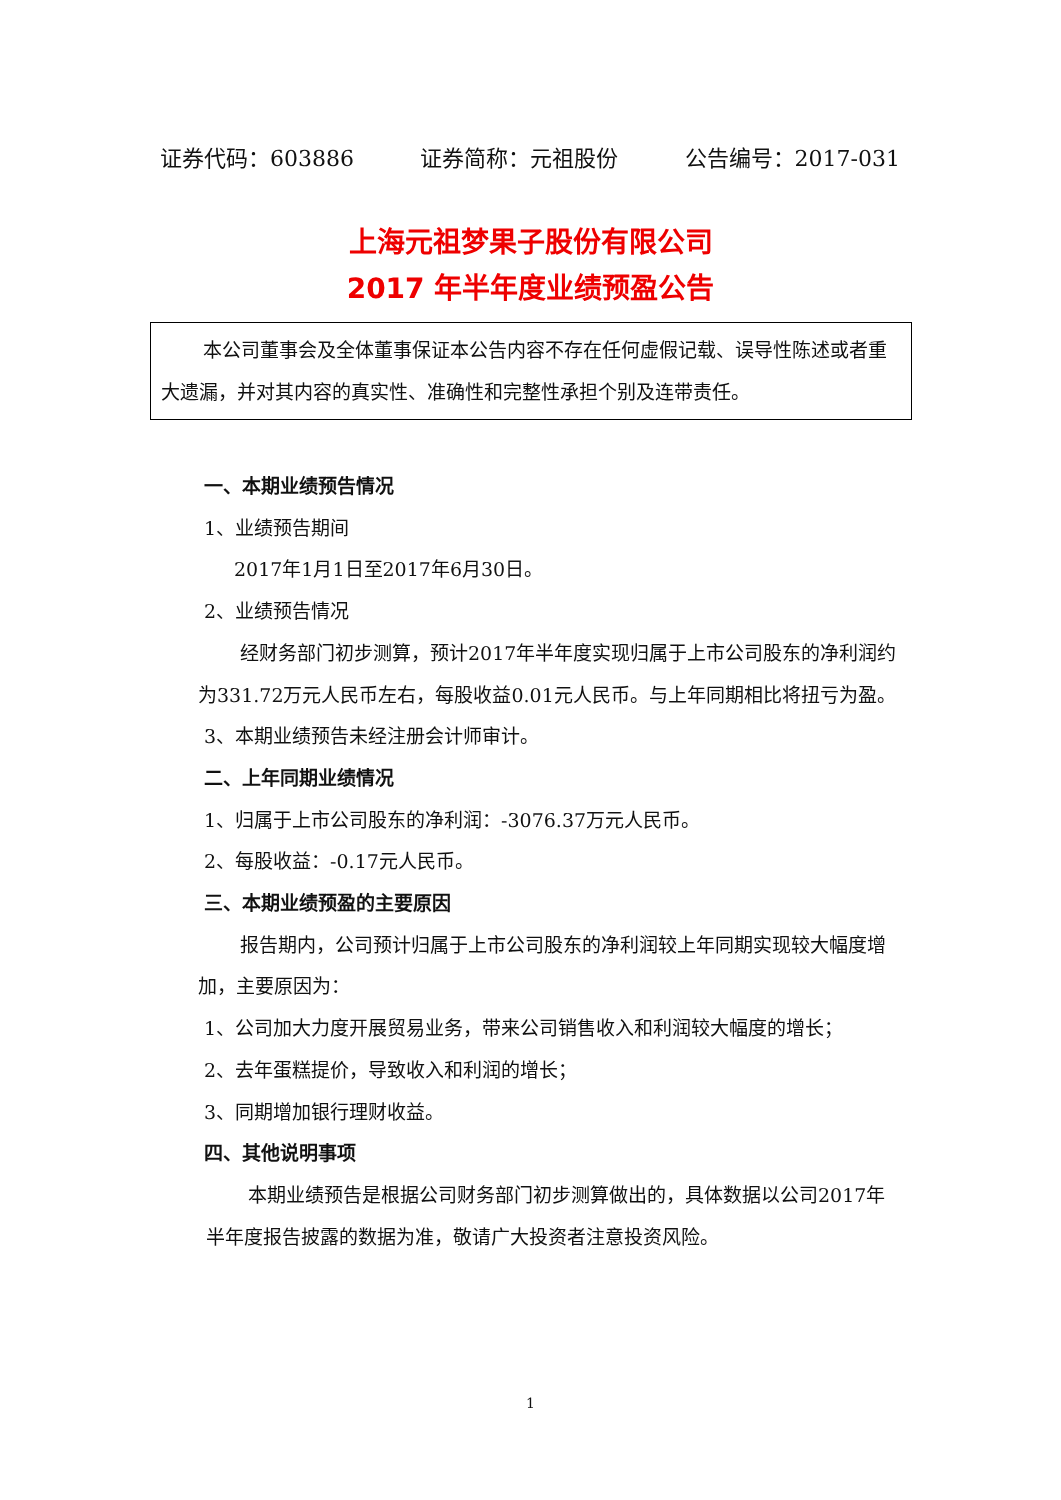证券代码：603886 证券简称：元祖股份 公告编号：2017-031
上海元祖梦果子股份有限公司
2017 年半年度业绩预盈公告
本公司董事会及全体董事保证本公告内容不存在任何虚假记载、误导性陈述或者重大遗漏，并对其内容的真实性、准确性和完整性承担个别及连带责任。
一、本期业绩预告情况
1、业绩预告期间
2017年1月1日至2017年6月30日。
2、业绩预告情况
经财务部门初步测算，预计2017年半年度实现归属于上市公司股东的净利润约为331.72万元人民币左右，每股收益0.01元人民币。与上年同期相比将扭亏为盈。
3、本期业绩预告未经注册会计师审计。
二、上年同期业绩情况
1、归属于上市公司股东的净利润：-3076.37万元人民币。
2、每股收益：-0.17元人民币。
三、本期业绩预盈的主要原因
报告期内，公司预计归属于上市公司股东的净利润较上年同期实现较大幅度增加，主要原因为：
1、公司加大力度开展贸易业务，带来公司销售收入和利润较大幅度的增长；
2、去年蛋糕提价，导致收入和利润的增长；
3、同期增加银行理财收益。
四、其他说明事项
本期业绩预告是根据公司财务部门初步测算做出的，具体数据以公司2017年半年度报告披露的数据为准，敬请广大投资者注意投资风险。
1